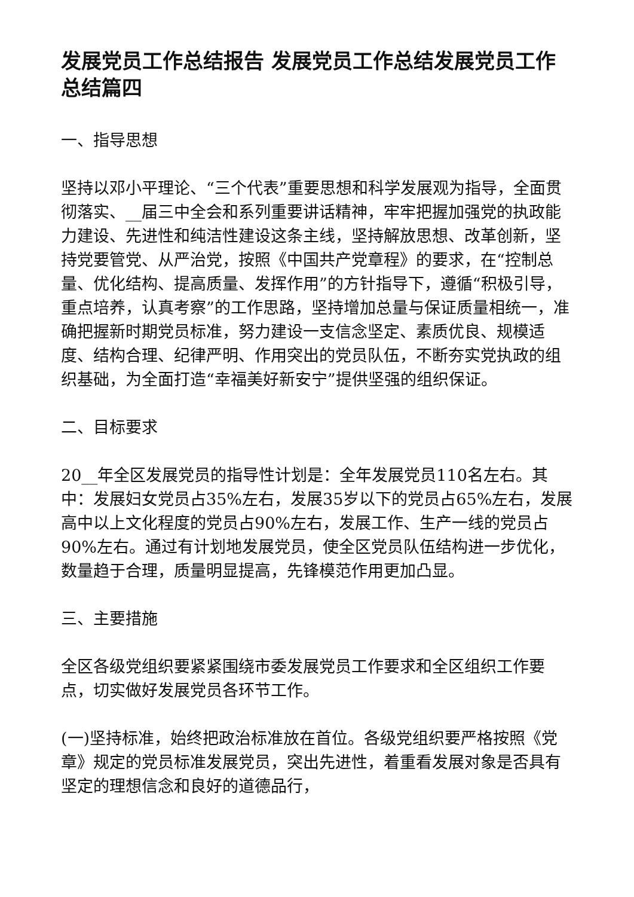发展党员工作总结报告 发展党员工作总结发展党员工作总结篇四
一、指导思想
坚持以邓小平理论、“三个代表”重要思想和科学发展观为指导，全面贯彻落实、__届三中全会和系列重要讲话精神，牢牢把握加强党的执政能力建设、先进性和纯洁性建设这条主线，坚持解放思想、改革创新，坚持党要管党、从严治党，按照《中国共产党章程》的要求，在“控制总量、优化结构、提高质量、发挥作用”的方针指导下，遵循“积极引导，重点培养，认真考察”的工作思路，坚持增加总量与保证质量相统一，准确把握新时期党员标准，努力建设一支信念坚定、素质优良、规模适度、结构合理、纪律严明、作用突出的党员队伍，不断夯实党执政的组织基础，为全面打造“幸福美好新安宁”提供坚强的组织保证。
二、目标要求
20__年全区发展党员的指导性计划是：全年发展党员110名左右。其中：发展妇女党员占35%左右，发展35岁以下的党员占65%左右，发展高中以上文化程度的党员占90%左右，发展工作、生产一线的党员占90%左右。通过有计划地发展党员，使全区党员队伍结构进一步优化，数量趋于合理，质量明显提高，先锋模范作用更加凸显。
三、主要措施
全区各级党组织要紧紧围绕市委发展党员工作要求和全区组织工作要点，切实做好发展党员各环节工作。
(一)坚持标准，始终把政治标准放在首位。各级党组织要严格按照《党章》规定的党员标准发展党员，突出先进性，着重看发展对象是否具有坚定的理想信念和良好的道德品行，